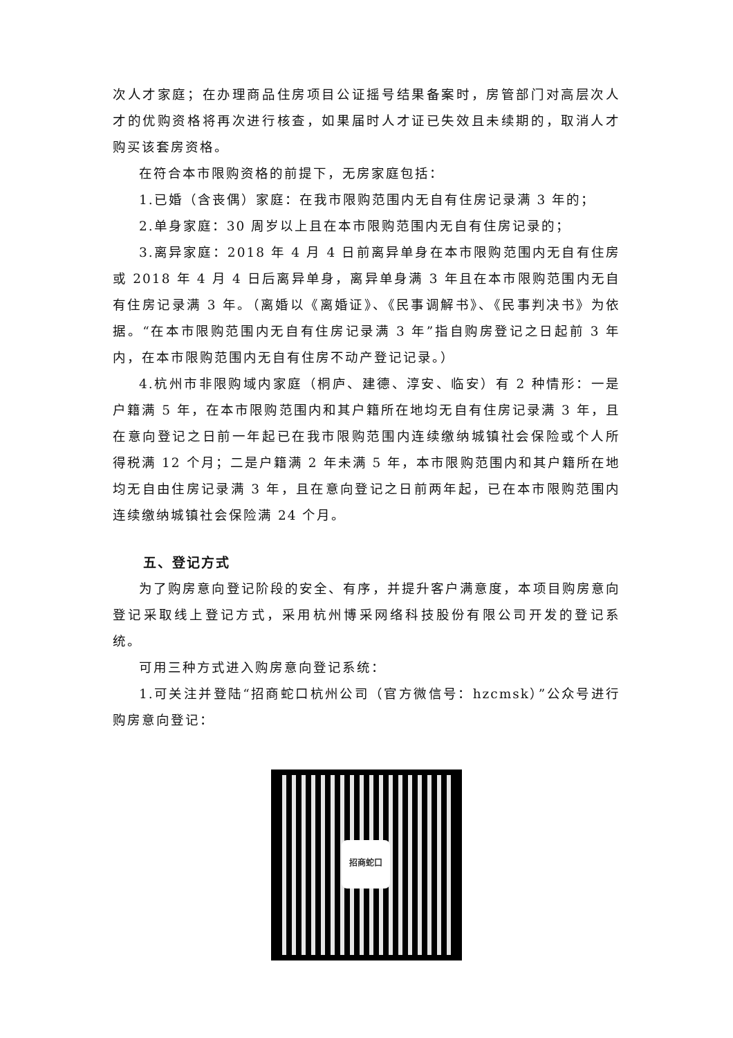次人才家庭；在办理商品住房项目公证摇号结果备案时，房管部门对高层次人才的优购资格将再次进行核查，如果届时人才证已失效且未续期的，取消人才购买该套房资格。
在符合本市限购资格的前提下，无房家庭包括：
1.已婚（含丧偶）家庭：在我市限购范围内无自有住房记录满 3 年的；
2.单身家庭：30 周岁以上且在本市限购范围内无自有住房记录的；
3.离异家庭：2018 年 4 月 4 日前离异单身在本市限购范围内无自有住房或 2018 年 4 月 4 日后离异单身，离异单身满 3 年且在本市限购范围内无自有住房记录满 3 年。（离婚以《离婚证》、《民事调解书》、《民事判决书》为依据。“在本市限购范围内无自有住房记录满 3 年”指自购房登记之日起前 3 年内，在本市限购范围内无自有住房不动产登记记录。）
4.杭州市非限购域内家庭（桐庐、建德、淳安、临安）有 2 种情形：一是户籍满 5 年，在本市限购范围内和其户籍所在地均无自有住房记录满 3 年，且在意向登记之日前一年起已在我市限购范围内连续缴纳城镇社会保险或个人所得税满 12 个月；二是户籍满 2 年未满 5 年，本市限购范围内和其户籍所在地均无自由住房记录满 3 年，且在意向登记之日前两年起，已在本市限购范围内连续缴纳城镇社会保险满 24 个月。
五、登记方式
为了购房意向登记阶段的安全、有序，并提升客户满意度，本项目购房意向登记采取线上登记方式，采用杭州博采网络科技股份有限公司开发的登记系统。
可用三种方式进入购房意向登记系统：
1.可关注并登陆“招商蛇口杭州公司（官方微信号：hzcmsk）”公众号进行购房意向登记：
招商蛇口